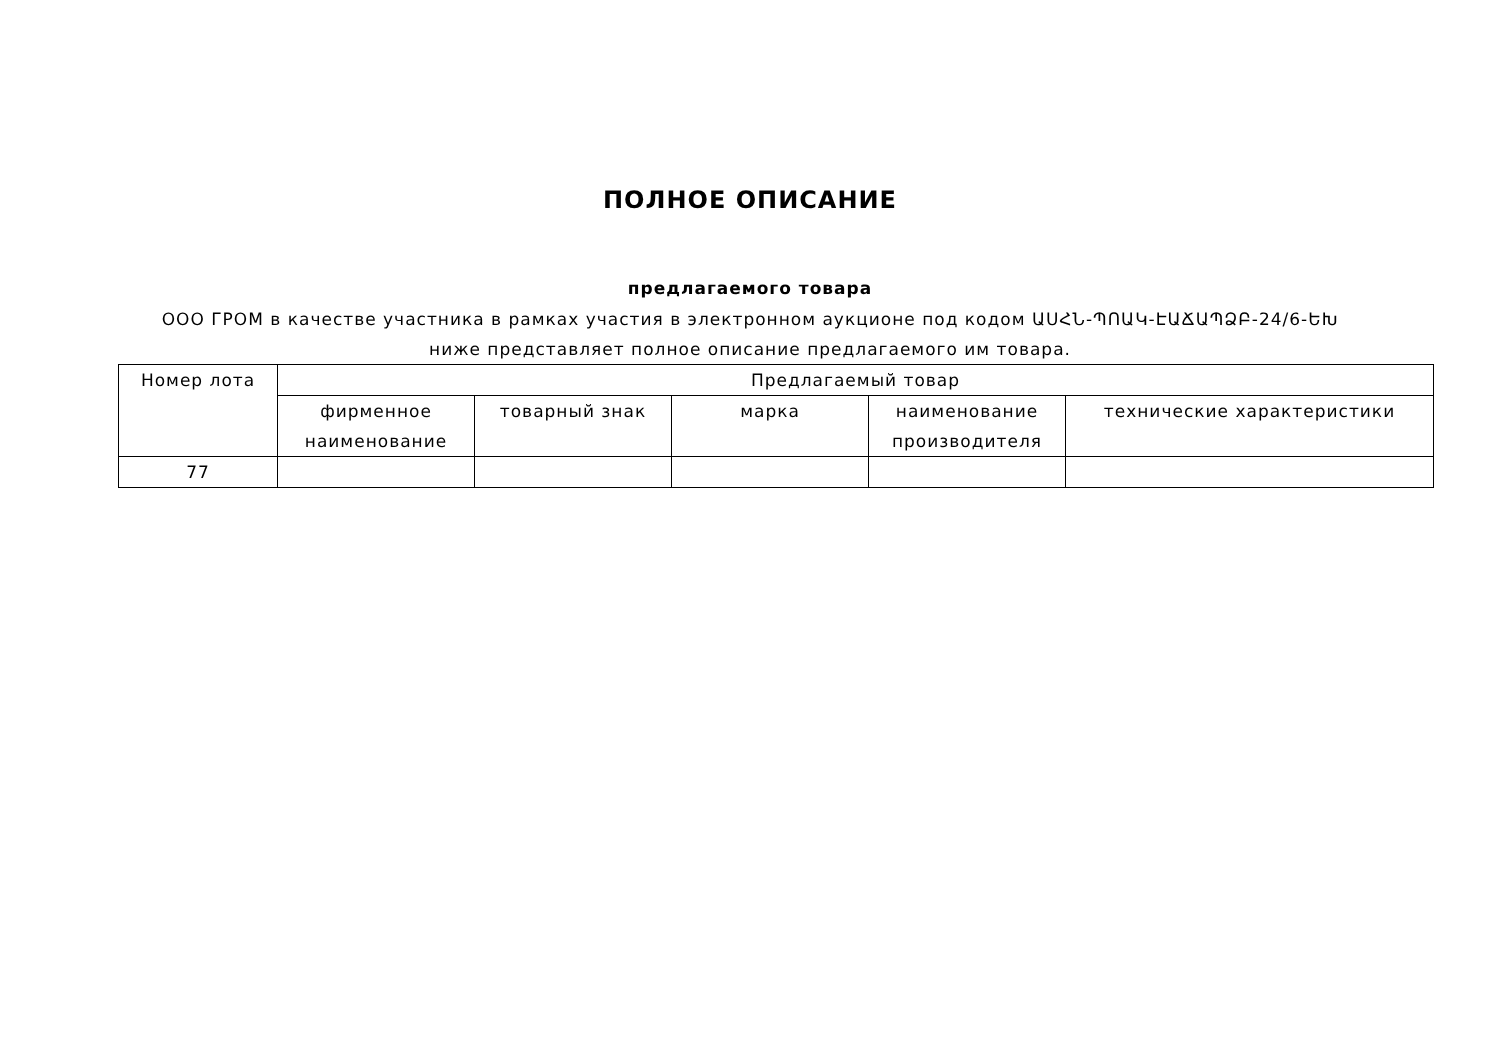ПОЛНОЕ ОПИСАНИЕ
предлагаемого товара
ООО ГРОМ в качестве участника в рамках участия в электронном аукционе под кодом ԱՍՀՆ-ՊՈԱԿ-ԷԱՃԱՊՁԲ-24/6-ԵԽ ниже представляет полное описание предлагаемого им товара.
| Номер лота | Предлагаемый товар | | | | |
| | фирменное наименование | товарный знак | марка | наименование производителя | технические характеристики |
| 77 | | | | | |